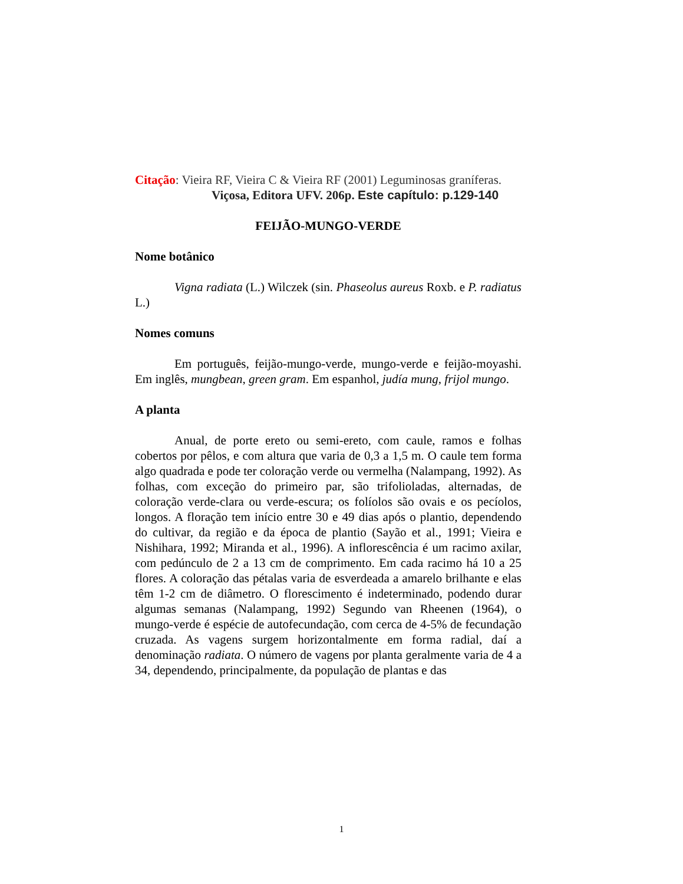Citação: Vieira RF, Vieira C & Vieira RF (2001) Leguminosas graníferas.
Viçosa, Editora UFV. 206p. Este capítulo: p.129-140
FEIJÃO-MUNGO-VERDE
Nome botânico
Vigna radiata (L.) Wilczek (sin. Phaseolus aureus Roxb. e P. radiatus L.)
Nomes comuns
Em português, feijão-mungo-verde, mungo-verde e feijão-moyashi. Em inglês, mungbean, green gram. Em espanhol, judía mung, frijol mungo.
A planta
Anual, de porte ereto ou semi-ereto, com caule, ramos e folhas cobertos por pêlos, e com altura que varia de 0,3 a 1,5 m. O caule tem forma algo quadrada e pode ter coloração verde ou vermelha (Nalampang, 1992). As folhas, com exceção do primeiro par, são trifolioladas, alternadas, de coloração verde-clara ou verde-escura; os folíolos são ovais e os pecíolos, longos. A floração tem início entre 30 e 49 dias após o plantio, dependendo do cultivar, da região e da época de plantio (Sayão et al., 1991; Vieira e Nishihara, 1992; Miranda et al., 1996). A inflorescência é um racimo axilar, com pedúnculo de 2 a 13 cm de comprimento. Em cada racimo há 10 a 25 flores. A coloração das pétalas varia de esverdeada a amarelo brilhante e elas têm 1-2 cm de diâmetro. O florescimento é indeterminado, podendo durar algumas semanas (Nalampang, 1992) Segundo van Rheenen (1964), o mungo-verde é espécie de autofecundação, com cerca de 4-5% de fecundação cruzada. As vagens surgem horizontalmente em forma radial, daí a denominação radiata. O número de vagens por planta geralmente varia de 4 a 34, dependendo, principalmente, da população de plantas e das
1